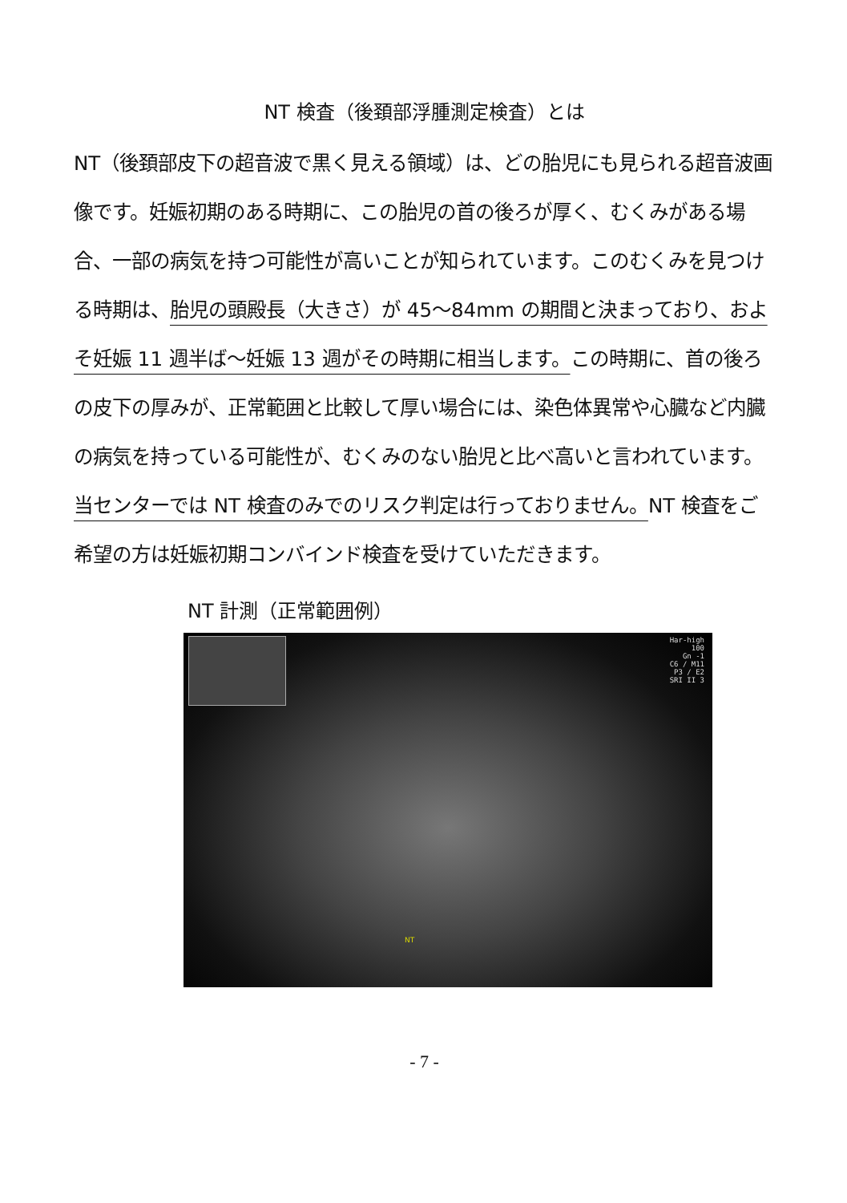NT 検査（後頚部浮腫測定検査）とは
NT（後頚部皮下の超音波で黒く見える領域）は、どの胎児にも見られる超音波画像です。妊娠初期のある時期に、この胎児の首の後ろが厚く、むくみがある場合、一部の病気を持つ可能性が高いことが知られています。このむくみを見つける時期は、胎児の頭殿長（大きさ）が 45～84mm の期間と決まっており、およそ妊娠 11 週半ば～妊娠 13 週がその時期に相当します。この時期に、首の後ろの皮下の厚みが、正常範囲と比較して厚い場合には、染色体異常や心臓など内臓の病気を持っている可能性が、むくみのない胎児と比べ高いと言われています。当センターでは NT 検査のみでのリスク判定は行っておりません。NT 検査をご希望の方は妊娠初期コンバインド検査を受けていただきます。
NT 計測（正常範囲例）
Har-high
100
Gn -1
C6 / M11
P3 / E2
SRI II 3
NT
- 7 -